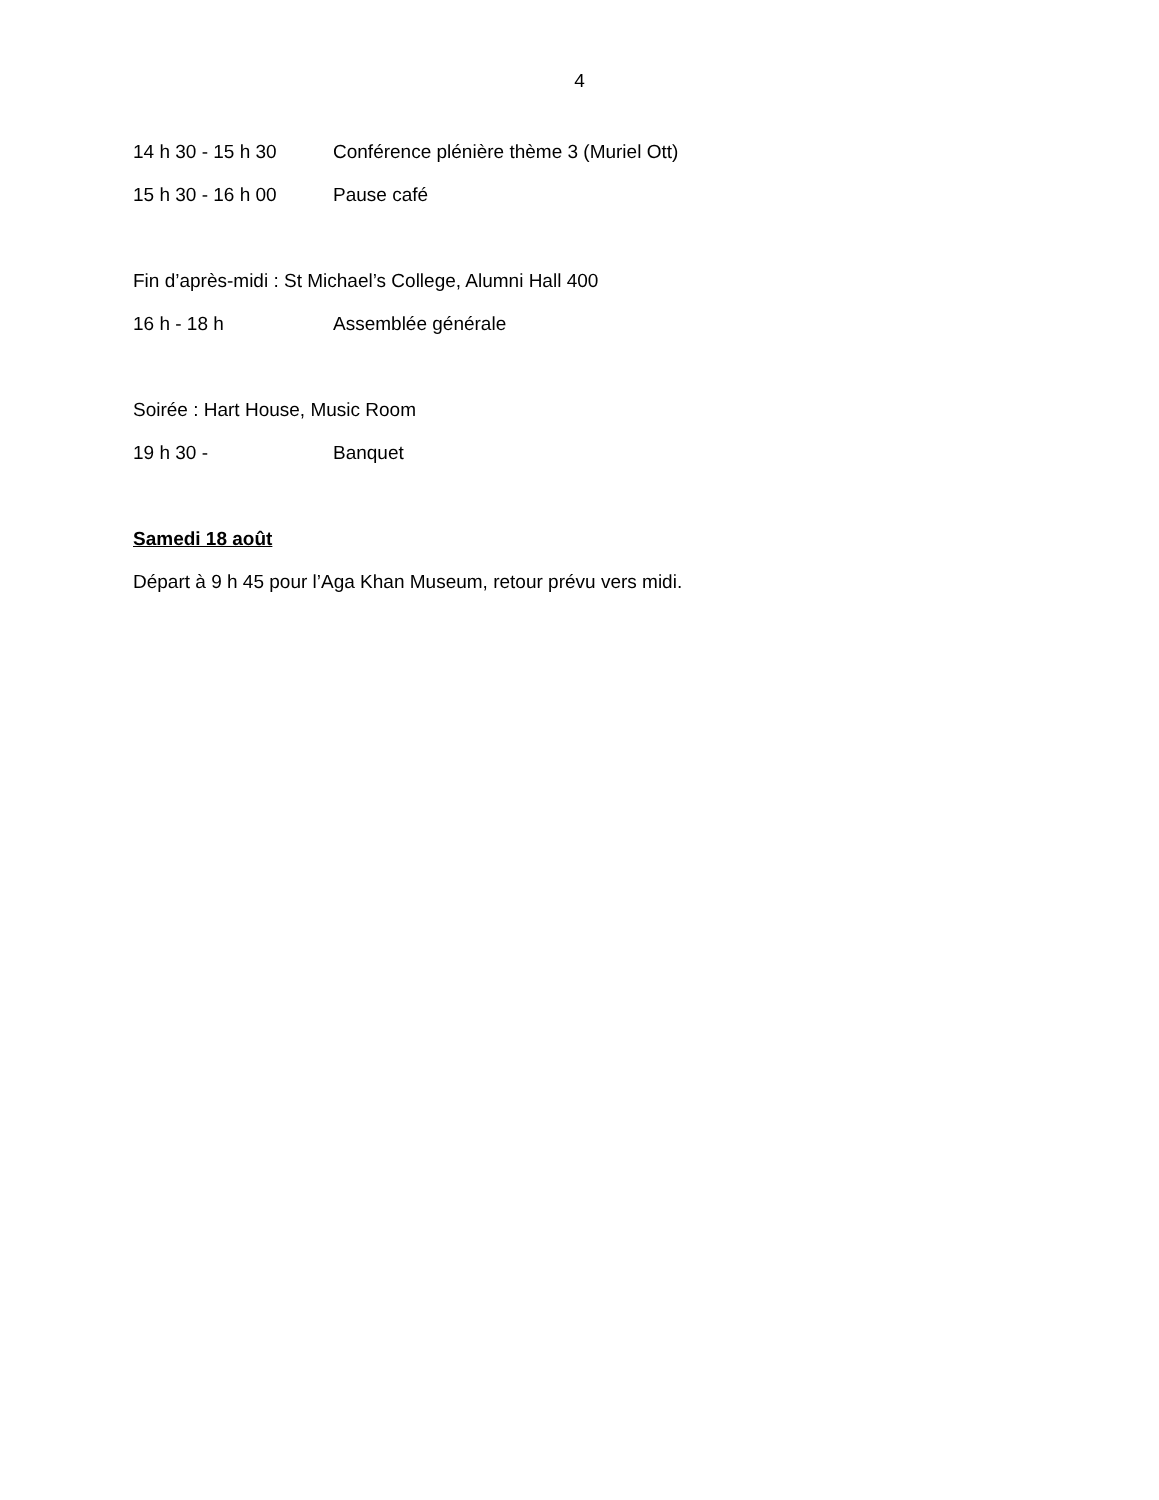4
14 h 30 - 15 h 30 Conférence plénière thème 3 (Muriel Ott)
15 h 30 - 16 h 00 Pause café
Fin d’après-midi : St Michael’s College, Alumni Hall 400
16 h - 18 h Assemblée générale
Soirée : Hart House, Music Room
19 h 30 - Banquet
Samedi 18 août
Départ à 9 h 45 pour l’Aga Khan Museum, retour prévu vers midi.